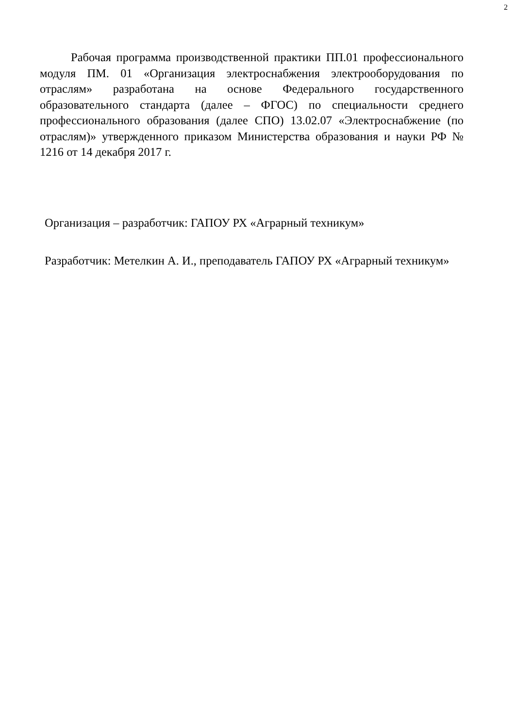2
Рабочая программа производственной практики ПП.01 профессионального модуля ПМ. 01 «Организация электроснабжения электрооборудования по отраслям» разработана на основе Федерального государственного образовательного стандарта (далее – ФГОС) по специальности среднего профессионального образования (далее СПО) 13.02.07 «Электроснабжение (по отраслям)» утвержденного приказом Министерства образования и науки РФ № 1216 от 14 декабря 2017 г.
Организация – разработчик: ГАПОУ РХ «Аграрный техникум»
Разработчик: Метелкин А. И., преподаватель ГАПОУ РХ «Аграрный техникум»